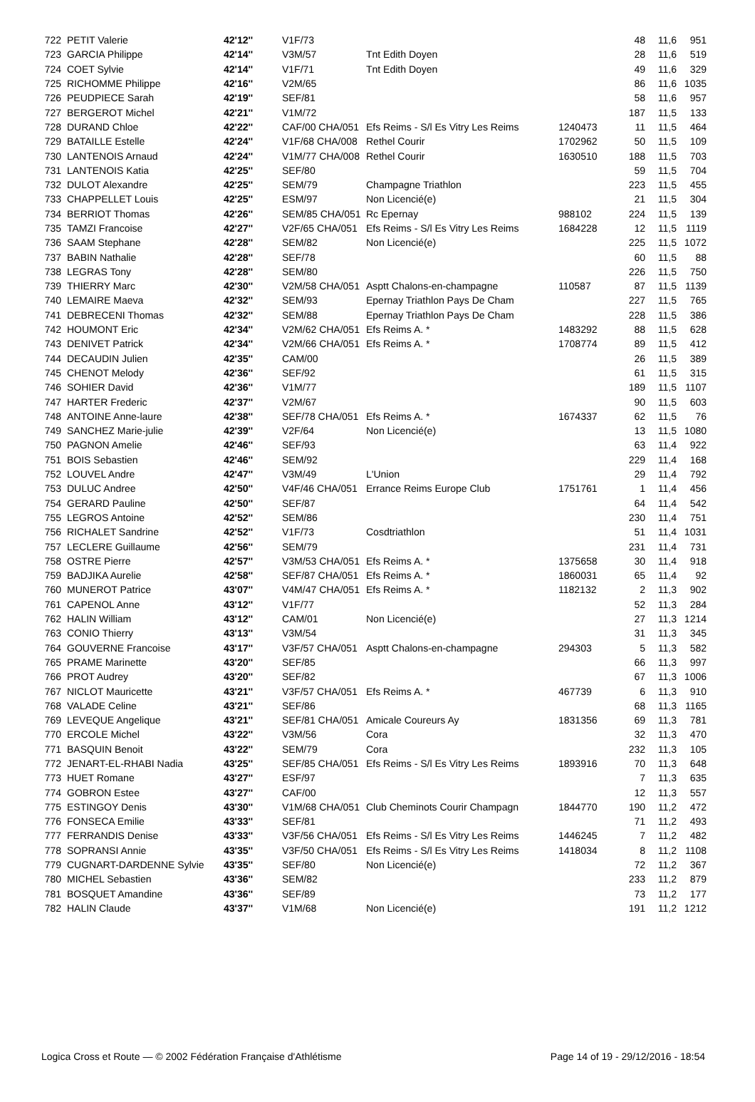| 722 | PETIT Valerie | 42'12'' | V1F/73 | | | 48 | 11,6 | 951 |
| 723 | GARCIA Philippe | 42'14'' | V3M/57 | Tnt Edith Doyen | | 28 | 11,6 | 519 |
| 724 | COET Sylvie | 42'14'' | V1F/71 | Tnt Edith Doyen | | 49 | 11,6 | 329 |
| 725 | RICHOMME Philippe | 42'16'' | V2M/65 | | | 86 | 11,6 | 1035 |
| 726 | PEUDPIECE Sarah | 42'19'' | SEF/81 | | | 58 | 11,6 | 957 |
| 727 | BERGEROT Michel | 42'21'' | V1M/72 | | | 187 | 11,5 | 133 |
| 728 | DURAND Chloe | 42'22'' | CAF/00 CHA/051 | Efs Reims - S/l Es Vitry Les Reims | 1240473 | 11 | 11,5 | 464 |
| 729 | BATAILLE Estelle | 42'24'' | V1F/68 CHA/008 | Rethel Courir | 1702962 | 50 | 11,5 | 109 |
| 730 | LANTENOIS Arnaud | 42'24'' | V1M/77 CHA/008 | Rethel Courir | 1630510 | 188 | 11,5 | 703 |
| 731 | LANTENOIS Katia | 42'25'' | SEF/80 | | | 59 | 11,5 | 704 |
| 732 | DULOT Alexandre | 42'25'' | SEM/79 | Champagne Triathlon | | 223 | 11,5 | 455 |
| 733 | CHAPPELLET Louis | 42'25'' | ESM/97 | Non Licencié(e) | | 21 | 11,5 | 304 |
| 734 | BERRIOT Thomas | 42'26'' | SEM/85 CHA/051 | Rc Epernay | 988102 | 224 | 11,5 | 139 |
| 735 | TAMZI Francoise | 42'27'' | V2F/65 CHA/051 | Efs Reims - S/l Es Vitry Les Reims | 1684228 | 12 | 11,5 | 1119 |
| 736 | SAAM Stephane | 42'28'' | SEM/82 | Non Licencié(e) | | 225 | 11,5 | 1072 |
| 737 | BABIN Nathalie | 42'28'' | SEF/78 | | | 60 | 11,5 | 88 |
| 738 | LEGRAS Tony | 42'28'' | SEM/80 | | | 226 | 11,5 | 750 |
| 739 | THIERRY Marc | 42'30'' | V2M/58 CHA/051 | Asptt Chalons-en-champagne | 110587 | 87 | 11,5 | 1139 |
| 740 | LEMAIRE Maeva | 42'32'' | SEM/93 | Epernay Triathlon Pays De Cham | | 227 | 11,5 | 765 |
| 741 | DEBRECENI Thomas | 42'32'' | SEM/88 | Epernay Triathlon Pays De Cham | | 228 | 11,5 | 386 |
| 742 | HOUMONT Eric | 42'34'' | V2M/62 CHA/051 | Efs Reims A. * | 1483292 | 88 | 11,5 | 628 |
| 743 | DENIVET Patrick | 42'34'' | V2M/66 CHA/051 | Efs Reims A. * | 1708774 | 89 | 11,5 | 412 |
| 744 | DECAUDIN Julien | 42'35'' | CAM/00 | | | 26 | 11,5 | 389 |
| 745 | CHENOT Melody | 42'36'' | SEF/92 | | | 61 | 11,5 | 315 |
| 746 | SOHIER David | 42'36'' | V1M/77 | | | 189 | 11,5 | 1107 |
| 747 | HARTER Frederic | 42'37'' | V2M/67 | | | 90 | 11,5 | 603 |
| 748 | ANTOINE Anne-laure | 42'38'' | SEF/78 CHA/051 | Efs Reims A. * | 1674337 | 62 | 11,5 | 76 |
| 749 | SANCHEZ Marie-julie | 42'39'' | V2F/64 | Non Licencié(e) | | 13 | 11,5 | 1080 |
| 750 | PAGNON Amelie | 42'46'' | SEF/93 | | | 63 | 11,4 | 922 |
| 751 | BOIS Sebastien | 42'46'' | SEM/92 | | | 229 | 11,4 | 168 |
| 752 | LOUVEL Andre | 42'47'' | V3M/49 | L'Union | | 29 | 11,4 | 792 |
| 753 | DULUC Andree | 42'50'' | V4F/46 CHA/051 | Errance Reims Europe Club | 1751761 | 1 | 11,4 | 456 |
| 754 | GERARD Pauline | 42'50'' | SEF/87 | | | 64 | 11,4 | 542 |
| 755 | LEGROS Antoine | 42'52'' | SEM/86 | | | 230 | 11,4 | 751 |
| 756 | RICHALET Sandrine | 42'52'' | V1F/73 | Cosdtriathlon | | 51 | 11,4 | 1031 |
| 757 | LECLERE Guillaume | 42'56'' | SEM/79 | | | 231 | 11,4 | 731 |
| 758 | OSTRE Pierre | 42'57'' | V3M/53 CHA/051 | Efs Reims A. * | 1375658 | 30 | 11,4 | 918 |
| 759 | BADJIKA Aurelie | 42'58'' | SEF/87 CHA/051 | Efs Reims A. * | 1860031 | 65 | 11,4 | 92 |
| 760 | MUNEROT Patrice | 43'07'' | V4M/47 CHA/051 | Efs Reims A. * | 1182132 | 2 | 11,3 | 902 |
| 761 | CAPENOL Anne | 43'12'' | V1F/77 | | | 52 | 11,3 | 284 |
| 762 | HALIN William | 43'12'' | CAM/01 | Non Licencié(e) | | 27 | 11,3 | 1214 |
| 763 | CONIO Thierry | 43'13'' | V3M/54 | | | 31 | 11,3 | 345 |
| 764 | GOUVERNE Francoise | 43'17'' | V3F/57 CHA/051 | Asptt Chalons-en-champagne | 294303 | 5 | 11,3 | 582 |
| 765 | PRAME Marinette | 43'20'' | SEF/85 | | | 66 | 11,3 | 997 |
| 766 | PROT Audrey | 43'20'' | SEF/82 | | | 67 | 11,3 | 1006 |
| 767 | NICLOT Mauricette | 43'21'' | V3F/57 CHA/051 | Efs Reims A. * | 467739 | 6 | 11,3 | 910 |
| 768 | VALADE Celine | 43'21'' | SEF/86 | | | 68 | 11,3 | 1165 |
| 769 | LEVEQUE Angelique | 43'21'' | SEF/81 CHA/051 | Amicale Coureurs Ay | 1831356 | 69 | 11,3 | 781 |
| 770 | ERCOLE Michel | 43'22'' | V3M/56 | Cora | | 32 | 11,3 | 470 |
| 771 | BASQUIN Benoit | 43'22'' | SEM/79 | Cora | | 232 | 11,3 | 105 |
| 772 | JENART-EL-RHABI Nadia | 43'25'' | SEF/85 CHA/051 | Efs Reims - S/l Es Vitry Les Reims | 1893916 | 70 | 11,3 | 648 |
| 773 | HUET Romane | 43'27'' | ESF/97 | | | 7 | 11,3 | 635 |
| 774 | GOBRON Estee | 43'27'' | CAF/00 | | | 12 | 11,3 | 557 |
| 775 | ESTINGOY Denis | 43'30'' | V1M/68 CHA/051 | Club Cheminots Courir Champagn | 1844770 | 190 | 11,2 | 472 |
| 776 | FONSECA Emilie | 43'33'' | SEF/81 | | | 71 | 11,2 | 493 |
| 777 | FERRANDIS Denise | 43'33'' | V3F/56 CHA/051 | Efs Reims - S/l Es Vitry Les Reims | 1446245 | 7 | 11,2 | 482 |
| 778 | SOPRANSI Annie | 43'35'' | V3F/50 CHA/051 | Efs Reims - S/l Es Vitry Les Reims | 1418034 | 8 | 11,2 | 1108 |
| 779 | CUGNART-DARDENNE Sylvie | 43'35'' | SEF/80 | Non Licencié(e) | | 72 | 11,2 | 367 |
| 780 | MICHEL Sebastien | 43'36'' | SEM/82 | | | 233 | 11,2 | 879 |
| 781 | BOSQUET Amandine | 43'36'' | SEF/89 | | | 73 | 11,2 | 177 |
| 782 | HALIN Claude | 43'37'' | V1M/68 | Non Licencié(e) | | 191 | 11,2 | 1212 |
Logica Cross et Route — © 2002 Fédération Française d'Athlétisme Page 14 of 19 - 29/12/2016 - 18:54